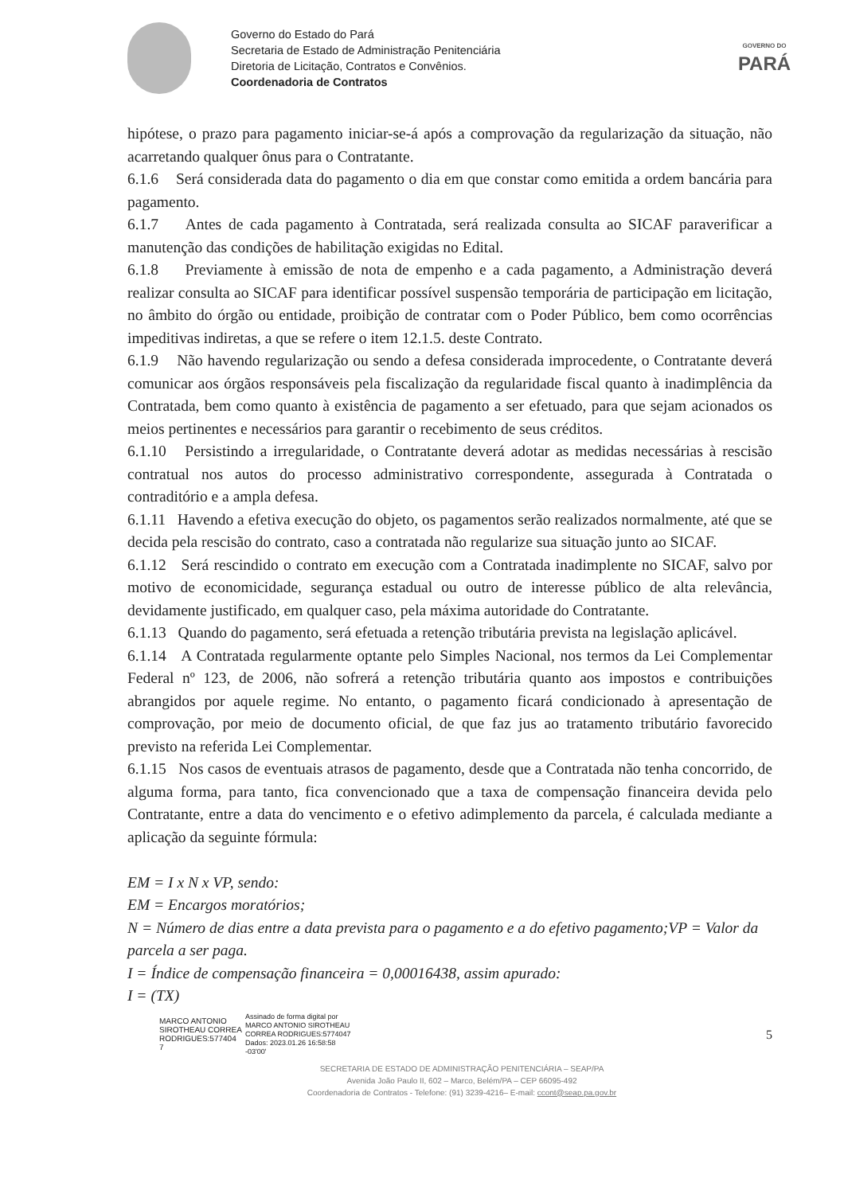Governo do Estado do Pará
Secretaria de Estado de Administração Penitenciária
Diretoria de Licitação, Contratos e Convênios.
Coordenadoria de Contratos
GOVERNO DO
PARÁ
hipótese, o prazo para pagamento iniciar-se-á após a comprovação da regularização da situação, não acarretando qualquer ônus para o Contratante.
6.1.6 Será considerada data do pagamento o dia em que constar como emitida a ordem bancária para pagamento.
6.1.7 Antes de cada pagamento à Contratada, será realizada consulta ao SICAF paraverificar a manutenção das condições de habilitação exigidas no Edital.
6.1.8 Previamente à emissão de nota de empenho e a cada pagamento, a Administração deverá realizar consulta ao SICAF para identificar possível suspensão temporária de participação em licitação, no âmbito do órgão ou entidade, proibição de contratar com o Poder Público, bem como ocorrências impeditivas indiretas, a que se refere o item 12.1.5. deste Contrato.
6.1.9 Não havendo regularização ou sendo a defesa considerada improcedente, o Contratante deverá comunicar aos órgãos responsáveis pela fiscalização da regularidade fiscal quanto à inadimplência da Contratada, bem como quanto à existência de pagamento a ser efetuado, para que sejam acionados os meios pertinentes e necessários para garantir o recebimento de seus créditos.
6.1.10 Persistindo a irregularidade, o Contratante deverá adotar as medidas necessárias à rescisão contratual nos autos do processo administrativo correspondente, assegurada à Contratada o contraditório e a ampla defesa.
6.1.11 Havendo a efetiva execução do objeto, os pagamentos serão realizados normalmente, até que se decida pela rescisão do contrato, caso a contratada não regularize sua situação junto ao SICAF.
6.1.12 Será rescindido o contrato em execução com a Contratada inadimplente no SICAF, salvo por motivo de economicidade, segurança estadual ou outro de interesse público de alta relevância, devidamente justificado, em qualquer caso, pela máxima autoridade do Contratante.
6.1.13 Quando do pagamento, será efetuada a retenção tributária prevista na legislação aplicável.
6.1.14 A Contratada regularmente optante pelo Simples Nacional, nos termos da Lei Complementar Federal nº 123, de 2006, não sofrerá a retenção tributária quanto aos impostos e contribuições abrangidos por aquele regime. No entanto, o pagamento ficará condicionado à apresentação de comprovação, por meio de documento oficial, de que faz jus ao tratamento tributário favorecido previsto na referida Lei Complementar.
6.1.15 Nos casos de eventuais atrasos de pagamento, desde que a Contratada não tenha concorrido, de alguma forma, para tanto, fica convencionado que a taxa de compensação financeira devida pelo Contratante, entre a data do vencimento e o efetivo adimplemento da parcela, é calculada mediante a aplicação da seguinte fórmula:
EM = I x N x VP, sendo:
EM = Encargos moratórios;
N = Número de dias entre a data prevista para o pagamento e a do efetivo pagamento;VP = Valor da parcela a ser paga.
I = Índice de compensação financeira = 0,00016438, assim apurado:
I = (TX)
MARCO ANTONIO
SIROTHEAU CORREA
RODRIGUES:577404
7
Assinado de forma digital por
MARCO ANTONIO SIROTHEAU
CORREA RODRIGUES:5774047
Dados: 2023.01.26 16:58:58
-03'00'
5
SECRETARIA DE ESTADO DE ADMINISTRAÇÃO PENITENCIÁRIA – SEAP/PA
Avenida João Paulo II, 602 – Marco, Belém/PA – CEP 66095-492
Coordenadoria de Contratos - Telefone: (91) 3239-4216– E-mail: ccont@seap.pa.gov.br